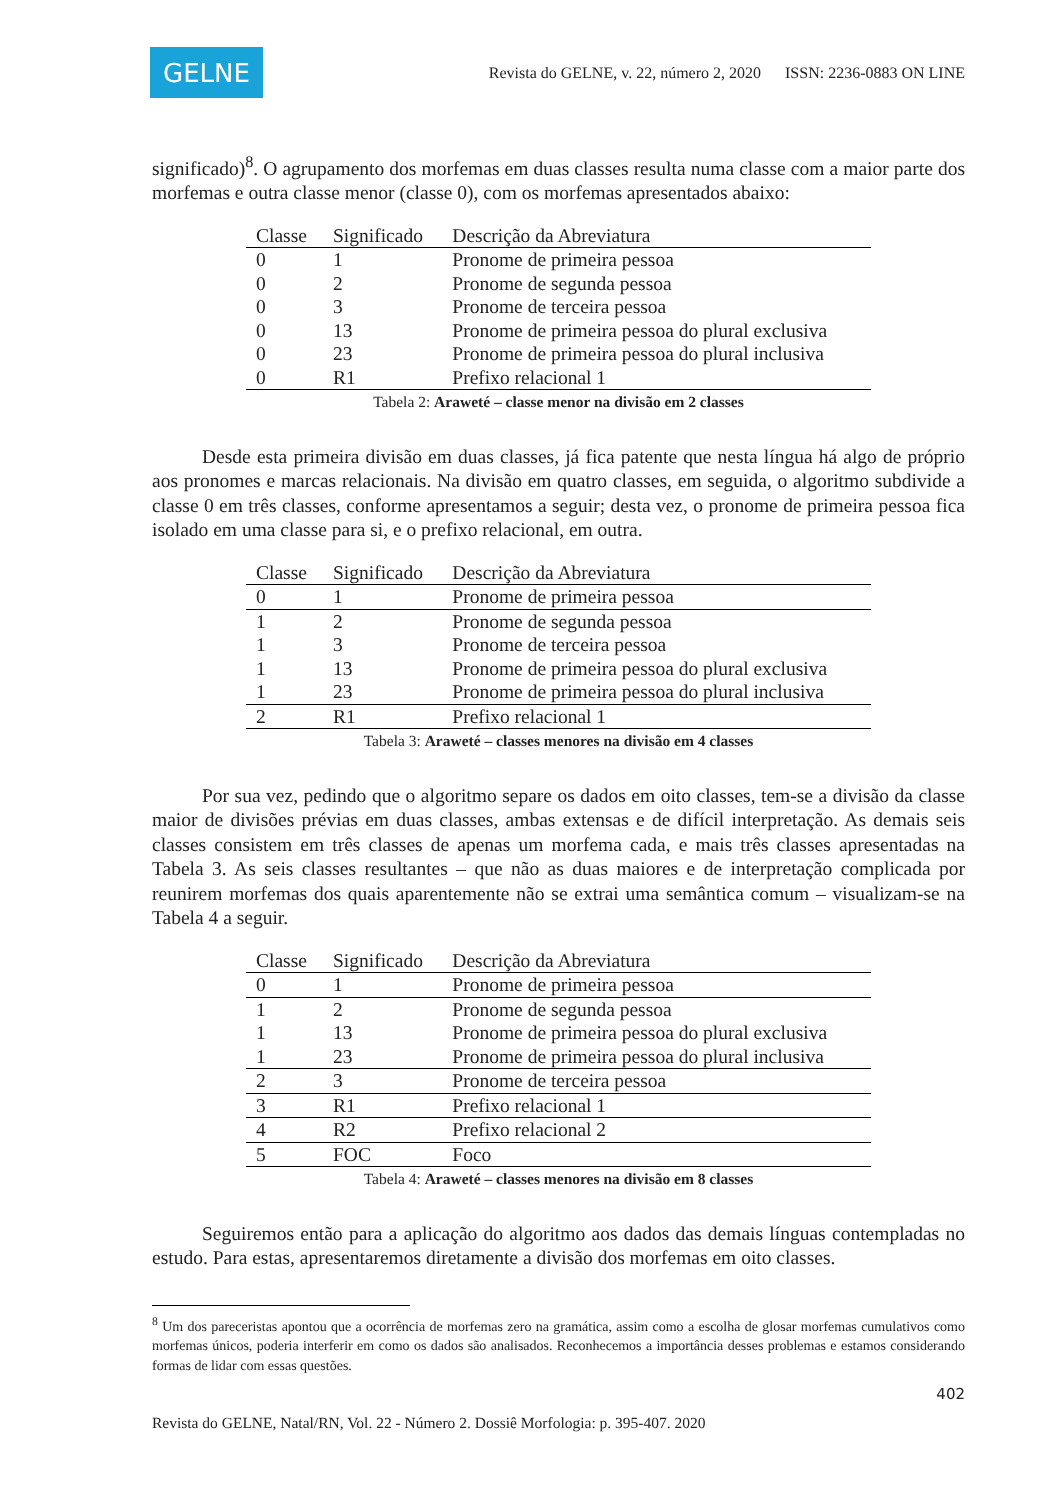GELNE
Revista do GELNE, v. 22, número 2, 2020 ISSN: 2236-0883 ON LINE
significado)<sup>8</sup>. O agrupamento dos morfemas em duas classes resulta numa classe com a maior parte dos morfemas e outra classe menor (classe 0), com os morfemas apresentados abaixo:
| Classe | Significado | Descrição da Abreviatura |
| --- | --- | --- |
| 0 | 1 | Pronome de primeira pessoa |
| 0 | 2 | Pronome de segunda pessoa |
| 0 | 3 | Pronome de terceira pessoa |
| 0 | 13 | Pronome de primeira pessoa do plural exclusiva |
| 0 | 23 | Pronome de primeira pessoa do plural inclusiva |
| 0 | R1 | Prefixo relacional 1 |
Tabela 2: Araweté – classe menor na divisão em 2 classes
Desde esta primeira divisão em duas classes, já fica patente que nesta língua há algo de próprio aos pronomes e marcas relacionais. Na divisão em quatro classes, em seguida, o algoritmo subdivide a classe 0 em três classes, conforme apresentamos a seguir; desta vez, o pronome de primeira pessoa fica isolado em uma classe para si, e o prefixo relacional, em outra.
| Classe | Significado | Descrição da Abreviatura |
| --- | --- | --- |
| 0 | 1 | Pronome de primeira pessoa |
| 1 | 2 | Pronome de segunda pessoa |
| 1 | 3 | Pronome de terceira pessoa |
| 1 | 13 | Pronome de primeira pessoa do plural exclusiva |
| 1 | 23 | Pronome de primeira pessoa do plural inclusiva |
| 2 | R1 | Prefixo relacional 1 |
Tabela 3: Araweté – classes menores na divisão em 4 classes
Por sua vez, pedindo que o algoritmo separe os dados em oito classes, tem-se a divisão da classe maior de divisões prévias em duas classes, ambas extensas e de difícil interpretação. As demais seis classes consistem em três classes de apenas um morfema cada, e mais três classes apresentadas na Tabela 3. As seis classes resultantes – que não as duas maiores e de interpretação complicada por reunirem morfemas dos quais aparentemente não se extrai uma semântica comum – visualizam-se na Tabela 4 a seguir.
| Classe | Significado | Descrição da Abreviatura |
| --- | --- | --- |
| 0 | 1 | Pronome de primeira pessoa |
| 1 | 2 | Pronome de segunda pessoa |
| 1 | 13 | Pronome de primeira pessoa do plural exclusiva |
| 1 | 23 | Pronome de primeira pessoa do plural inclusiva |
| 2 | 3 | Pronome de terceira pessoa |
| 3 | R1 | Prefixo relacional 1 |
| 4 | R2 | Prefixo relacional 2 |
| 5 | FOC | Foco |
Tabela 4: Araweté – classes menores na divisão em 8 classes
Seguiremos então para a aplicação do algoritmo aos dados das demais línguas contempladas no estudo. Para estas, apresentaremos diretamente a divisão dos morfemas em oito classes.
<sup>8</sup> Um dos pareceristas apontou que a ocorrência de morfemas zero na gramática, assim como a escolha de glosar morfemas cumulativos como morfemas únicos, poderia interferir em como os dados são analisados. Reconhecemos a importância desses problemas e estamos considerando formas de lidar com essas questões.
402
Revista do GELNE, Natal/RN, Vol. 22 - Número 2. Dossiê Morfologia: p. 395-407. 2020